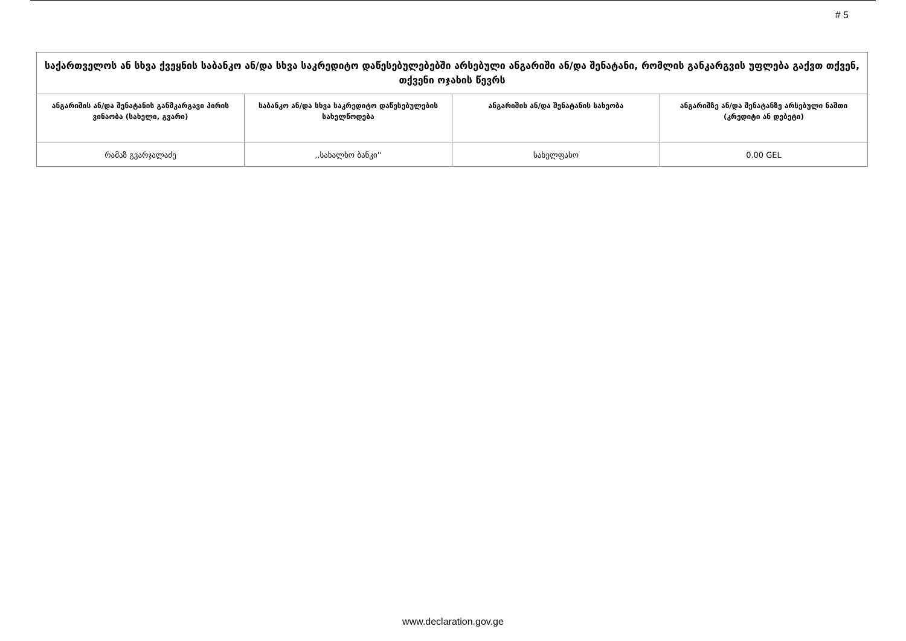# 5
| საქართველოს ან სხვა ქვეყნის საბანკო ან/და სხვა საკრედიტო დაწესებულებებში არსებული ანგარიში ან/და შენატანი, რომლის განკარგვის უფლება გაქვთ თქვენ, თქვენი ოჯახის წევრს | | | |
| --- | --- | --- | --- |
| ანგარიშის ან/და შენატანის განმკარგავი პირის ვინაობა (სახელი, გვარი) | საბანკო ან/და სხვა საკრედიტო დაწესებულების სახელწოდება | ანგარიშის ან/და შენატანის სახეობა | ანგარიშზე ან/და შენატანზე არსებული ნაშთი (კრედიტი ან დებეტი) |
| რამაზ გვარჯალაძე | ,,სახალხო ბანკი'' | სახელფასო | 0.00 GEL |
www.declaration.gov.ge